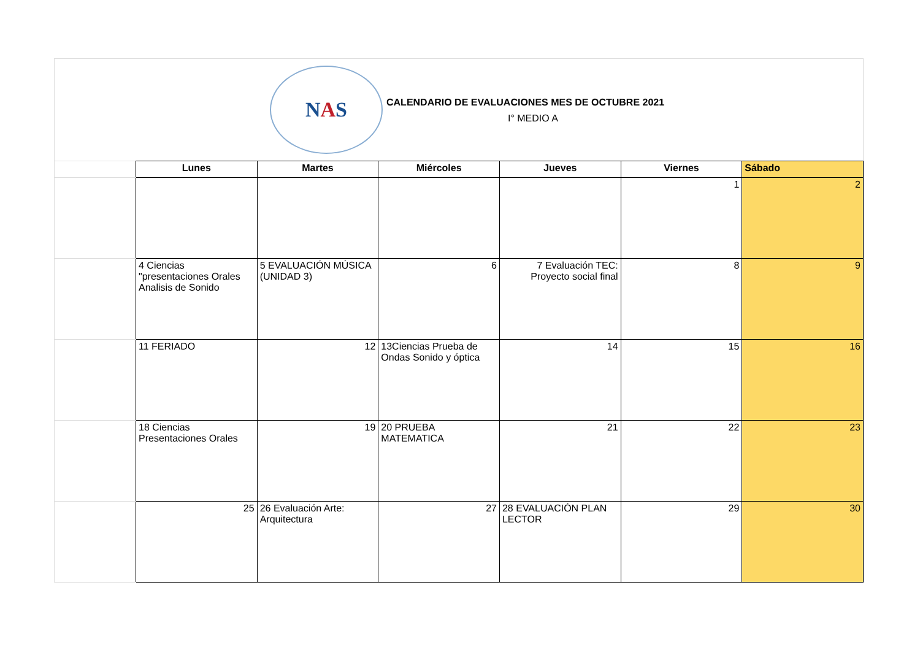N A S
CALENDARIO DE EVALUACIONES MES DE OCTUBRE 2021
I° MEDIO A
| | Lunes | Martes | Miércoles | Jueves | Viernes | Sábado |
| | | | | | 1 | 2 |
| | 4 Ciencias "presentaciones Orales Analisis de Sonido | 5 EVALUACIÓN MÚSICA (UNIDAD 3) | 6 | 7 Evaluación TEC: Proyecto social final | 8 | 9 |
| | 11 FERIADO | 12 | 13Ciencias Prueba de Ondas Sonido y óptica | 14 | 15 | 16 |
| | 18 Ciencias Presentaciones Orales | 19 | 20 PRUEBA MATEMATICA | 21 | 22 | 23 |
| | 25 | 26 Evaluación Arte: Arquitectura | 27 | 28 EVALUACIÓN PLAN LECTOR | 29 | 30 |